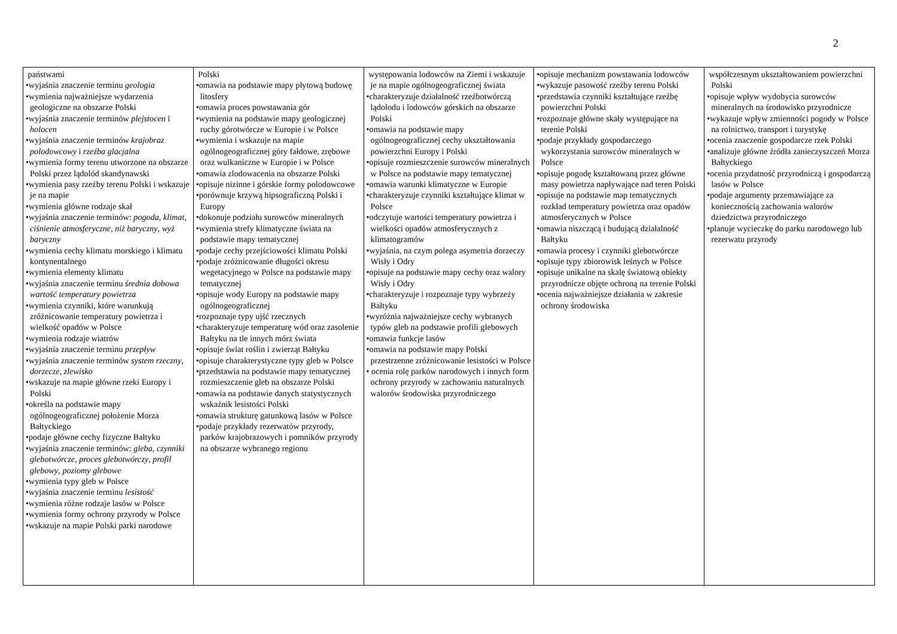2
| państwami •wyjaśnia znaczenie terminu geologia •wymienia najważniejsze wydarzenia geologiczne na obszarze Polski •wyjaśnia znaczenie terminów plejstocen i holocen •wyjaśnia znaczenie terminów krajobraz polodowcowy i rzeźba glacjalna •wymienia formy terenu utworzone na obszarze Polski przez lądolód skandynawski •wymienia pasy rzeźby terenu Polski i wskazuje je na mapie •wymienia główne rodzaje skał •wyjaśnia znaczenie terminów: pogoda , klimat , ciśnienie atmosferyczne , niż baryczny , wyż baryczny •wymienia cechy klimatu morskiego i klimatu kontynentalnego •wymienia elementy klimatu •wyjaśnia znaczenie terminu średnia dobowa wartość temperatury powietrza •wymienia czynniki, które warunkują zróżnicowanie temperatury powietrza i wielkość opadów w Polsce •wymienia rodzaje wiatrów •wyjaśnia znaczenie terminu przepływ •wyjaśnia znaczenie terminów system rzeczny , dorzecze , zlewisko •wskazuje na mapie główne rzeki Europy i Polski •określa na podstawie mapy ogólnogeograficznej położenie Morza Bałtyckiego •podaje główne cechy fizyczne Bałtyku •wyjaśnia znaczenie terminów: gleba , czynniki glebotwórcze , proces glebotwórczy , profil glebowy , poziomy glebowe •wymienia typy gleb w Polsce •wyjaśnia znaczenie terminu lesistość •wymienia różne rodzaje lasów w Polsce •wymienia formy ochrony przyrody w Polsce •wskazuje na mapie Polski parki narodowe | Polski •omawia na podstawie mapy płytową budowę litosfery •omawia proces powstawania gór •wymienia na podstawie mapy geologicznej ruchy górotwórcze w Europie i w Polsce •wymienia i wskazuje na mapie ogólnogeograficznej góry fałdowe, zrębowe oraz wulkaniczne w Europie i w Polsce •omawia zlodowacenia na obszarze Polski •opisuje nizinne i górskie formy polodowcowe •porównuje krzywą hipsograficzną Polski i Europy •dokonuje podziału surowców mineralnych •wymienia strefy klimatyczne świata na podstawie mapy tematycznej •podaje cechy przejściowości klimatu Polski •podaje zróżnicowanie długości okresu wegetacyjnego w Polsce na podstawie mapy tematycznej •opisuje wody Europy na podstawie mapy ogólnogeograficznej •rozpoznaje typy ujść rzecznych •charakteryzuje temperaturę wód oraz zasolenie Bałtyku na tle innych mórz świata •opisuje świat roślin i zwierząt Bałtyku •opisuje charakterystyczne typy gleb w Polsce •przedstawia na podstawie mapy tematycznej rozmieszczenie gleb na obszarze Polski •omawia na podstawie danych statystycznych wskaźnik lesistości Polski •omawia strukturę gatunkową lasów w Polsce •podaje przykłady rezerwatów przyrody, parków krajobrazowych i pomników przyrody na obszarze wybranego regionu | występowania lodowców na Ziemi i wskazuje je na mapie ogólnogeograficznej świata •charakteryzuje działalność rzeźbotwórczą lądolodu i lodowców górskich na obszarze Polski •omawia na podstawie mapy ogólnogeograficznej cechy ukształtowania powierzchni Europy i Polski •opisuje rozmieszczenie surowców mineralnych w Polsce na podstawie mapy tematycznej •omawia warunki klimatyczne w Europie •charakteryzuje czynniki kształtujące klimat w Polsce •odczytuje wartości temperatury powietrza i wielkości opadów atmosferycznych z klimatogramów •wyjaśnia, na czym polega asymetria dorzeczy Wisły i Odry •opisuje na podstawie mapy cechy oraz walory Wisły i Odry •charakteryzuje i rozpoznaje typy wybrzeży Bałtyku •wyróżnia najważniejsze cechy wybranych typów gleb na podstawie profili glebowych •omawia funkcje lasów •omawia na podstawie mapy Polski przestrzenne zróżnicowanie lesistości w Polsce • ocenia rolę parków narodowych i innych form ochrony przyrody w zachowaniu naturalnych walorów środowiska przyrodniczego | •opisuje mechanizm powstawania lodowców •wykazuje pasowość rzeźby terenu Polski •przedstawia czynniki kształtujące rzeźbę powierzchni Polski •rozpoznaje główne skały występujące na terenie Polski •podaje przykłady gospodarczego wykorzystania surowców mineralnych w Polsce •opisuje pogodę kształtowaną przez główne masy powietrza napływające nad teren Polski •opisuje na podstawie map tematycznych rozkład temperatury powietrza oraz opadów atmosferycznych w Polsce •omawia niszczącą i budującą działalność Bałtyku •omawia procesy i czynniki glebotwórcze •opisuje typy zbiorowisk leśnych w Polsce •opisuje unikalne na skalę światową obiekty przyrodnicze objęte ochroną na terenie Polski •ocenia najważniejsze działania w zakresie ochrony środowiska | współczesnym ukształtowaniem powierzchni Polski •opisuje wpływ wydobycia surowców mineralnych na środowisko przyrodnicze •wykazuje wpływ zmienności pogody w Polsce na rolnictwo, transport i turystykę •ocenia znaczenie gospodarcze rzek Polski •analizuje główne źródła zanieczyszczeń Morza Bałtyckiego •ocenia przydatność przyrodniczą i gospodarczą lasów w Polsce •podaje argumenty przemawiające za koniecznością zachowania walorów dziedzictwa przyrodniczego •planuje wycieczkę do parku narodowego lub rezerwatu przyrody |